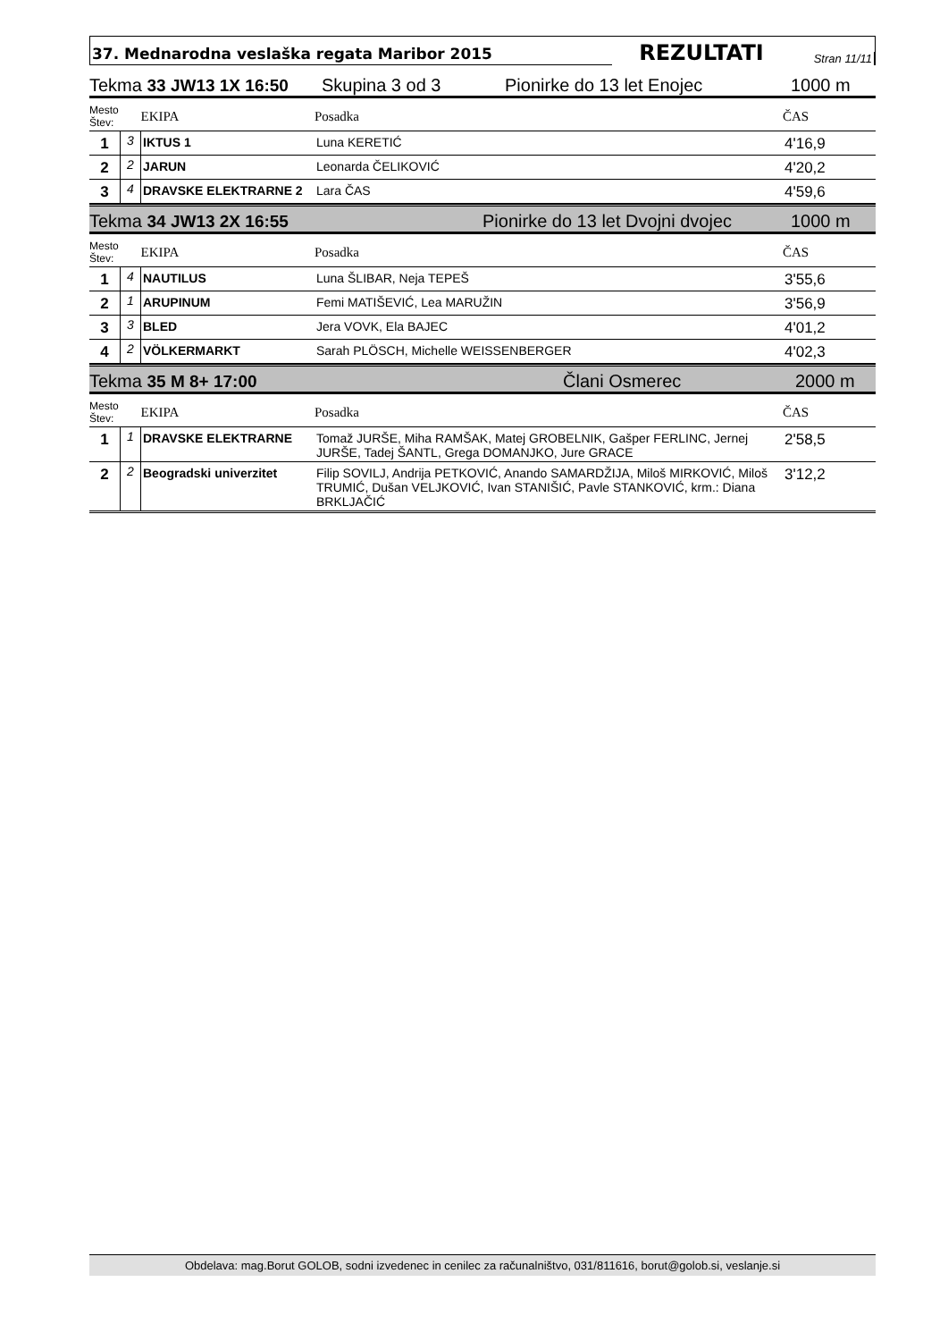37. Mednarodna veslaška regata Maribor 2015
REZULTATI
Stran 11/11
Tekma 33 JW13 1X 16:50 Skupina 3 od 3 Pionirke do 13 let Enojec 1000 m
| Mesto Štev: | | EKIPA | Posadka | ČAS |
| --- | --- | --- | --- | --- |
| 1 | 3 | IKTUS 1 | Luna KERETIĆ | 4'16,9 |
| 2 | 2 | JARUN | Leonarda ČELIKOVIĆ | 4'20,2 |
| 3 | 4 | DRAVSKE ELEKTRARNE 2 | Lara ČAS | 4'59,6 |
Tekma 34 JW13 2X 16:55 Pionirke do 13 let Dvojni dvojec 1000 m
| Mesto Štev: | | EKIPA | Posadka | ČAS |
| --- | --- | --- | --- | --- |
| 1 | 4 | NAUTILUS | Luna ŠLIBAR, Neja TEPEŠ | 3'55,6 |
| 2 | 1 | ARUPINUM | Femi MATIŠEVIĆ, Lea MARUŽIN | 3'56,9 |
| 3 | 3 | BLED | Jera VOVK, Ela BAJEC | 4'01,2 |
| 4 | 2 | VÖLKERMARKT | Sarah PLÖSCH, Michelle WEISSENBERGER | 4'02,3 |
Tekma 35 M 8+ 17:00 Člani Osmerec 2000 m
| Mesto Štev: | | EKIPA | Posadka | ČAS |
| --- | --- | --- | --- | --- |
| 1 | 1 | DRAVSKE ELEKTRARNE | Tomaž JURŠE, Miha RAMŠAK, Matej GROBELNIK, Gašper FERLINC, Jernej JURŠE, Tadej ŠANTL, Grega DOMANJKO, Jure GRACE | 2'58,5 |
| 2 | 2 | Beogradski univerzitet | Filip SOVILJ, Andrija PETKOVIĆ, Anando SAMARDŽIJA, Miloš MIRKOVIĆ, Miloš TRUMIĆ, Dušan VELJKOVIĆ, Ivan STANIŠIĆ, Pavle STANKOVIĆ, krm.: Diana BRKLJAČIĆ | 3'12,2 |
Obdelava: mag.Borut GOLOB, sodni izvedenec in cenilec za računalništvo, 031/811616, borut@golob.si, veslanje.si